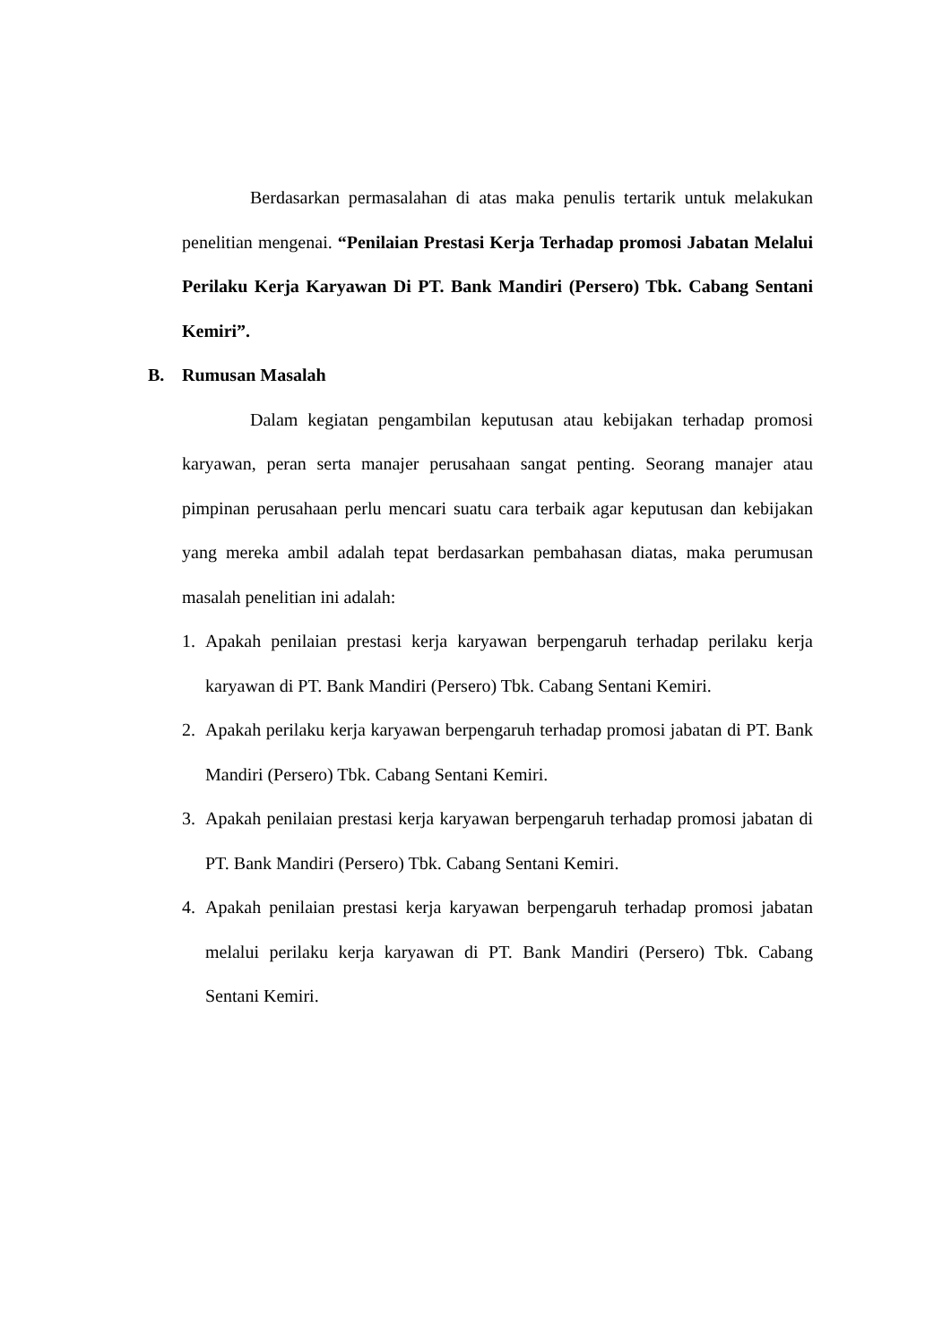Berdasarkan permasalahan di atas maka penulis tertarik untuk melakukan penelitian mengenai. “Penilaian Prestasi Kerja Terhadap promosi Jabatan Melalui Perilaku Kerja Karyawan Di PT. Bank Mandiri (Persero) Tbk. Cabang Sentani Kemiri”.
B. Rumusan Masalah
Dalam kegiatan pengambilan keputusan atau kebijakan terhadap promosi karyawan, peran serta manajer perusahaan sangat penting. Seorang manajer atau pimpinan perusahaan perlu mencari suatu cara terbaik agar keputusan dan kebijakan yang mereka ambil adalah tepat berdasarkan pembahasan diatas, maka perumusan masalah penelitian ini adalah:
1. Apakah penilaian prestasi kerja karyawan berpengaruh terhadap perilaku kerja karyawan di PT. Bank Mandiri (Persero) Tbk. Cabang Sentani Kemiri.
2. Apakah perilaku kerja karyawan berpengaruh terhadap promosi jabatan di PT. Bank Mandiri (Persero) Tbk. Cabang Sentani Kemiri.
3. Apakah penilaian prestasi kerja karyawan berpengaruh terhadap promosi jabatan di PT. Bank Mandiri (Persero) Tbk. Cabang Sentani Kemiri.
4. Apakah penilaian prestasi kerja karyawan berpengaruh terhadap promosi jabatan melalui perilaku kerja karyawan di PT. Bank Mandiri (Persero) Tbk. Cabang Sentani Kemiri.